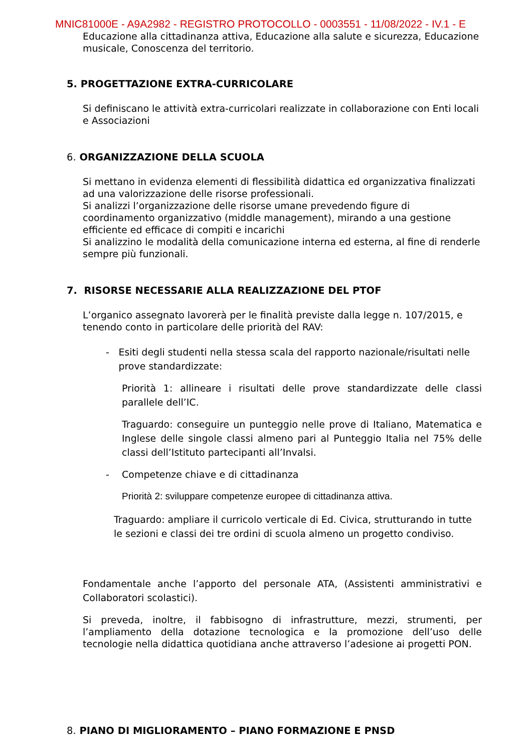MNIC81000E - A9A2982 - REGISTRO PROTOCOLLO - 0003551 - 11/08/2022 - IV.1 - E
Educazione alla cittadinanza attiva, Educazione alla salute e sicurezza, Educazione musicale, Conoscenza del territorio.
5. PROGETTAZIONE EXTRA-CURRICOLARE
Si definiscano le attività extra-curricolari realizzate in collaborazione con Enti locali e Associazioni
6. ORGANIZZAZIONE DELLA SCUOLA
Si mettano in evidenza elementi di flessibilità didattica ed organizzativa finalizzati ad una valorizzazione delle risorse professionali.
Si analizzi l’organizzazione delle risorse umane prevedendo figure di coordinamento organizzativo (middle management), mirando a una gestione efficiente ed efficace di compiti e incarichi
Si analizzino le modalità della comunicazione interna ed esterna, al fine di renderle sempre più funzionali.
7. RISORSE NECESSARIE ALLA REALIZZAZIONE DEL PTOF
L’organico assegnato lavorerà per le finalità previste dalla legge n. 107/2015, e tenendo conto in particolare delle priorità del RAV:
- Esiti degli studenti nella stessa scala del rapporto nazionale/risultati nelle prove standardizzate:
Priorità 1: allineare i risultati delle prove standardizzate delle classi parallele dell’IC.
Traguardo: conseguire un punteggio nelle prove di Italiano, Matematica e Inglese delle singole classi almeno pari al Punteggio Italia nel 75% delle classi dell’Istituto partecipanti all’Invalsi.
- Competenze chiave e di cittadinanza
Priorità 2: sviluppare competenze europee di cittadinanza attiva.
Traguardo: ampliare il curricolo verticale di Ed. Civica, strutturando in tutte le sezioni e classi dei tre ordini di scuola almeno un progetto condiviso.
Fondamentale anche l’apporto del personale ATA, (Assistenti amministrativi e Collaboratori scolastici).
Si preveda, inoltre, il fabbisogno di infrastrutture, mezzi, strumenti, per l’ampliamento della dotazione tecnologica e la promozione dell’uso delle tecnologie nella didattica quotidiana anche attraverso l’adesione ai progetti PON.
8. PIANO DI MIGLIORAMENTO – PIANO FORMAZIONE E PNSD